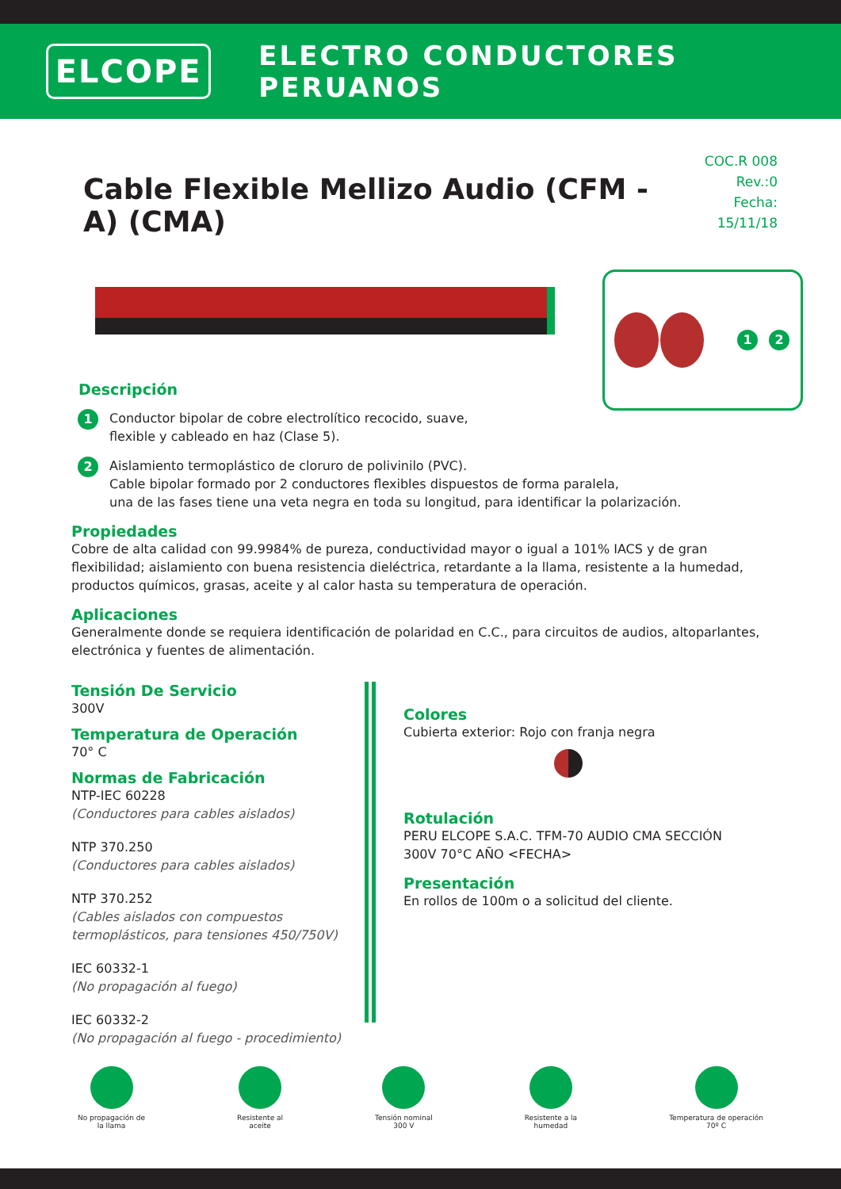ELCOPE
ELECTRO CONDUCTORES PERUANOS
Cable Flexible Mellizo Audio (CFM - A) (CMA)
COC.R 008
Rev.:0
Fecha: 15/11/18
1 2
Descripción
1
Conductor bipolar de cobre electrolítico recocido, suave,
flexible y cableado en haz (Clase 5).
2
Aislamiento termoplástico de cloruro de polivinilo (PVC).
Cable bipolar formado por 2 conductores flexibles dispuestos de forma paralela,
una de las fases tiene una veta negra en toda su longitud, para identificar la polarización.
Propiedades
Cobre de alta calidad con 99.9984% de pureza, conductividad mayor o igual a 101% IACS y de gran flexibilidad; aislamiento con buena resistencia dieléctrica, retardante a la llama, resistente a la humedad, productos químicos, grasas, aceite y al calor hasta su temperatura de operación.
Aplicaciones
Generalmente donde se requiera identificación de polaridad en C.C., para circuitos de audios, altoparlantes, electrónica y fuentes de alimentación.
Tensión De Servicio
300V
Temperatura de Operación
70° C
Normas de Fabricación
NTP-IEC 60228
(Conductores para cables aislados)
NTP 370.250
(Conductores para cables aislados)
NTP 370.252
(Cables aislados con compuestos termoplásticos, para tensiones 450/750V)
IEC 60332-1
(No propagación al fuego)
IEC 60332-2
(No propagación al fuego - procedimiento)
Colores
Cubierta exterior: Rojo con franja negra
Rotulación
PERU ELCOPE S.A.C. TFM-70 AUDIO CMA SECCIÓN
300V 70°C AÑO <FECHA>
Presentación
En rollos de 100m o a solicitud del cliente.
No propagación de
la llama
Resistente al
aceite
Tensión nominal
300 V
Resistente a la
humedad
Temperatura de operación
70º C